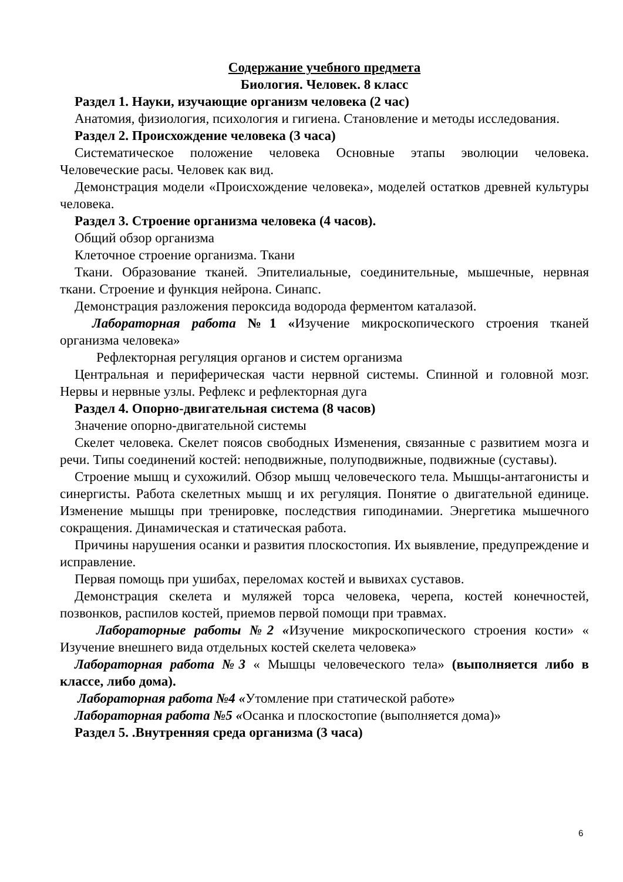Содержание учебного предмета
Биология. Человек. 8 класс
Раздел 1. Науки, изучающие организм человека (2 час)
Анатомия, физиология, психология и гигиена. Становление и методы исследования.
Раздел 2. Происхождение человека (3 часа)
Систематическое положение человека Основные этапы эволюции человека. Человеческие расы. Человек как вид.
Демонстрация модели «Происхождение человека», моделей остатков древней культуры человека.
Раздел 3. Строение организма человека (4 часов).
Общий обзор организма
Клеточное строение организма. Ткани
Ткани. Образование тканей. Эпителиальные, соединительные, мышечные, нервная ткани. Строение и функция нейрона. Синапс.
Демонстрация разложения пероксида водорода ферментом каталазой.
Лабораторная работа №1 «Изучение микроскопического строения тканей организма человека»
Рефлекторная регуляция органов и систем организма
Центральная и периферическая части нервной системы. Спинной и головной мозг. Нервы и нервные узлы. Рефлекс и рефлекторная дуга
Раздел 4. Опорно-двигательная система (8 часов)
Значение опорно-двигательной системы
Скелет человека. Скелет поясов свободных Изменения, связанные с развитием мозга и речи. Типы соединений костей: неподвижные, полуподвижные, подвижные (суставы).
Строение мышц и сухожилий. Обзор мышц человеческого тела. Мышцы-антагонисты и синергисты. Работа скелетных мышц и их регуляция. Понятие о двигательной единице. Изменение мышцы при тренировке, последствия гиподинамии. Энергетика мышечного сокращения. Динамическая и статическая работа.
Причины нарушения осанки и развития плоскостопия. Их выявление, предупреждение и исправление.
Первая помощь при ушибах, переломах костей и вывихах суставов.
Демонстрация скелета и муляжей торса человека, черепа, костей конечностей, позвонков, распилов костей, приемов первой помощи при травмах.
Лабораторные работы №2 «Изучение микроскопического строения кости» « Изучение внешнего вида отдельных костей скелета человека»
Лабораторная работа №3 « Мышцы человеческого тела» (выполняется либо в классе, либо дома).
Лабораторная работа №4 «Утомление при статической работе»
Лабораторная работа №5 «Осанка и плоскостопие (выполняется дома)»
Раздел 5. .Внутренняя среда организма (3 часа)
6